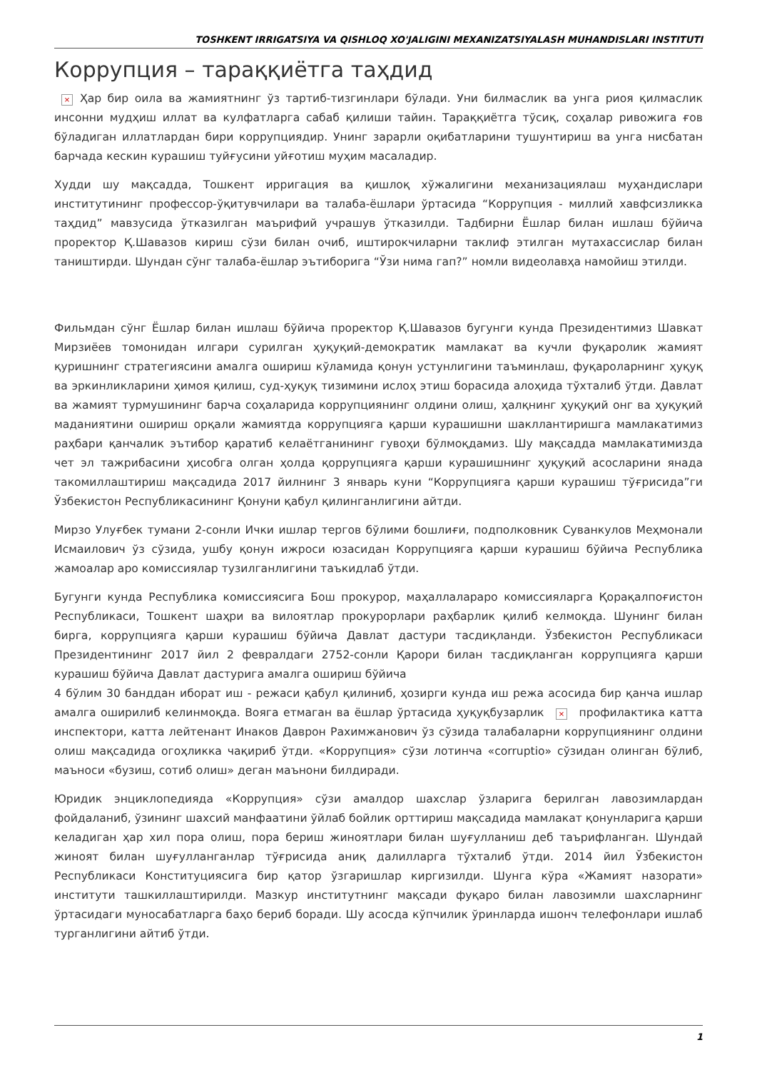TOSHKENT IRRIGATSIYA VA QISHLOQ XO'JALIGINI MEXANIZATSIYALASH MUHANDISLARI INSTITUTI
Коррупция – тараққиётга таҳдид
× Ҳар бир оила ва жамиятнинг ўз тартиб-тизгинлари бўлади. Уни билмаслик ва унга риоя қилмаслик инсонни мудҳиш иллат ва кулфатларга сабаб қилиши тайин. Тараққиётга тўсиқ, соҳалар ривожига ғов бўладиган иллатлардан бири коррупциядир. Унинг зарарли оқибатларини тушунтириш ва унга нисбатан барчада кескин курашиш туйғусини уйғотиш муҳим масаладир.
Худди шу мақсадда, Тошкент ирригация ва қишлоқ хўжалигини механизациялаш муҳандислари институтининг профессор-ўқитувчилари ва талаба-ёшлари ўртасида “Коррупция - миллий хавфсизликка таҳдид” мавзусида ўтказилган маърифий учрашув ўтказилди. Тадбирни Ёшлар билан ишлаш бўйича проректор Қ.Шавазов кириш сўзи билан очиб, иштирокчиларни таклиф этилган мутахассислар билан таништирди. Шундан сўнг талаба-ёшлар эътиборига “Ўзи нима гап?” номли видеолавҳа намойиш этилди.
Фильмдан сўнг Ёшлар билан ишлаш бўйича проректор Қ.Шавазов бугунги кунда Президентимиз Шавкат Мирзиёев томонидан илгари сурилган ҳуқуқий-демократик мамлакат ва кучли фуқаролик жамият қуришнинг стратегиясини амалга ошириш кўламида қонун устунлигини таъминлаш, фуқароларнинг ҳуқуқ ва эркинликларини ҳимоя қилиш, суд-ҳуқуқ тизимини ислоҳ этиш борасида алоҳида тўхталиб ўтди. Давлат ва жамият турмушининг барча соҳаларида коррупциянинг олдини олиш, ҳалқнинг ҳуқуқий онг ва ҳуқуқий маданиятини ошириш орқали жамиятда коррупцияга қарши курашишни шакллантиришга мамлакатимиз раҳбари қанчалик эътибор қаратиб келаётганининг гувоҳи бўлмоқдамиз. Шу мақсадда мамлакатимизда чет эл тажрибасини ҳисобга олган ҳолда қоррупцияга қарши курашишнинг ҳуқуқий асосларини янада такомиллаштириш мақсадида 2017 йилнинг 3 январь куни “Коррупцияга қарши курашиш тўғрисида”ги Ўзбекистон Республикасининг Қонуни қабул қилинганлигини айтди.
Мирзо Улуғбек тумани 2-сонли Ички ишлар тергов бўлими бошлиғи, подполковник Суванкулов Меҳмонали Исмаилович ўз сўзида, ушбу қонун ижроси юзасидан Коррупцияга қарши курашиш бўйича Республика жамоалар аро комиссиялар тузилганлигини таъкидлаб ўтди.
Бугунги кунда Республика комиссиясига Бош прокурор, маҳаллалараро комиссияларга Қорақалпоғистон Республикаси, Тошкент шаҳри ва вилоятлар прокурорлари раҳбарлик қилиб келмоқда. Шунинг билан бирга, коррупцияга қарши курашиш бўйича Давлат дастури тасдиқланди. Ўзбекистон Республикаси Президентининг 2017 йил 2 февралдаги 2752-сонли Қарори билан тасдиқланган коррупцияга қарши курашиш бўйича Давлат дастурига амалга ошириш бўйича
4 бўлим 30 банддан иборат иш - режаси қабул қилиниб, ҳозирги кунда иш режа асосида бир қанча ишлар амалга оширилиб келинмоқда. Вояга етмаган ва ёшлар ўртасида ҳуқуқбузарлик × профилактика катта инспектори, катта лейтенант Инаков Даврон Рахимжанович ўз сўзида талабаларни коррупциянинг олдини олиш мақсадида огоҳликка чақириб ўтди. «Коррупция» сўзи лотинча «corruptio» сўзидан олинган бўлиб, маъноси «бузиш, сотиб олиш» деган маънони билдиради.
Юридик энциклопедияда «Коррупция» сўзи амалдор шахслар ўзларига берилган лавозимлардан фойдаланиб, ўзининг шахсий манфаатини ўйлаб бойлик орттириш мақсадида мамлакат қонунларига қарши келадиган ҳар хил пора олиш, пора бериш жиноятлари билан шуғулланиш деб таърифланган. Шундай жиноят билан шуғулланганлар тўғрисида аниқ далилларга тўхталиб ўтди. 2014 йил Ўзбекистон Республикаси Конституциясига бир қатор ўзгаришлар киргизилди. Шунга кўра «Жамият назорати» институти ташкиллаштирилди. Мазкур институтнинг мақсади фуқаро билан лавозимли шахсларнинг ўртасидаги муносабатларга баҳо бериб боради. Шу асосда кўпчилик ўринларда ишонч телефонлари ишлаб турганлигини айтиб ўтди.
1